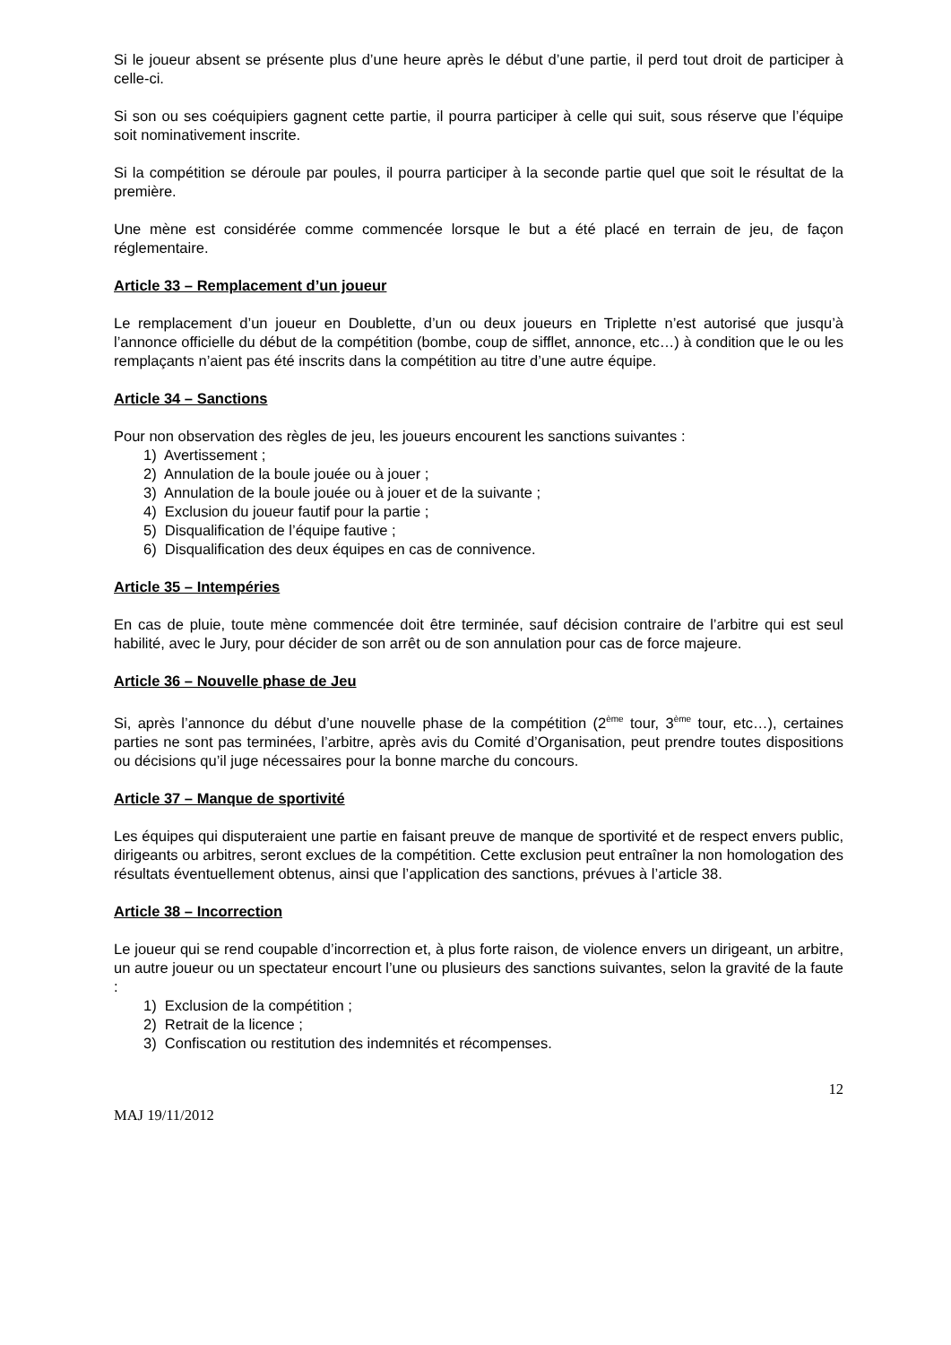Si le joueur absent se présente plus d’une heure après le début d’une partie, il perd tout droit de participer à celle-ci.
Si son ou ses coéquipiers gagnent cette partie, il pourra participer à celle qui suit, sous réserve que l’équipe soit nominativement inscrite.
Si la compétition se déroule par poules, il pourra participer à la seconde partie quel que soit le résultat de la première.
Une mène est considérée comme commencée lorsque le but a été placé en terrain de jeu, de façon réglementaire.
Article 33 – Remplacement d’un joueur
Le remplacement d’un joueur en Doublette, d’un ou deux joueurs en Triplette n’est autorisé que jusqu’à l’annonce officielle du début de la compétition (bombe, coup de sifflet, annonce, etc…) à condition que le ou les remplaçants n’aient pas été inscrits dans la compétition au titre d’une autre équipe.
Article 34 – Sanctions
Pour non observation des règles de jeu, les joueurs encourent les sanctions suivantes :
1) Avertissement ;
2) Annulation de la boule jouée ou à jouer ;
3) Annulation de la boule jouée ou à jouer et de la suivante ;
4) Exclusion du joueur fautif pour la partie ;
5) Disqualification de l’équipe fautive ;
6) Disqualification des deux équipes en cas de connivence.
Article 35 – Intempéries
En cas de pluie, toute mène commencée doit être terminée, sauf décision contraire de l’arbitre qui est seul habilité, avec le Jury, pour décider de son arrêt ou de son annulation pour cas de force majeure.
Article 36 – Nouvelle phase de Jeu
Si, après l’annonce du début d’une nouvelle phase de la compétition (2<sup>ème</sup> tour, 3<sup>ème</sup> tour, etc…), certaines parties ne sont pas terminées, l’arbitre, après avis du Comité d’Organisation, peut prendre toutes dispositions ou décisions qu’il juge nécessaires pour la bonne marche du concours.
Article 37 – Manque de sportivité
Les équipes qui disputeraient une partie en faisant preuve de manque de sportivité et de respect envers public, dirigeants ou arbitres, seront exclues de la compétition. Cette exclusion peut entraîner la non homologation des résultats éventuellement obtenus, ainsi que l’application des sanctions, prévues à l’article 38.
Article 38 – Incorrection
Le joueur qui se rend coupable d’incorrection et, à plus forte raison, de violence envers un dirigeant, un arbitre, un autre joueur ou un spectateur encourt l’une ou plusieurs des sanctions suivantes, selon la gravité de la faute :
1) Exclusion de la compétition ;
2) Retrait de la licence ;
3) Confiscation ou restitution des indemnités et récompenses.
12
MAJ 19/11/2012